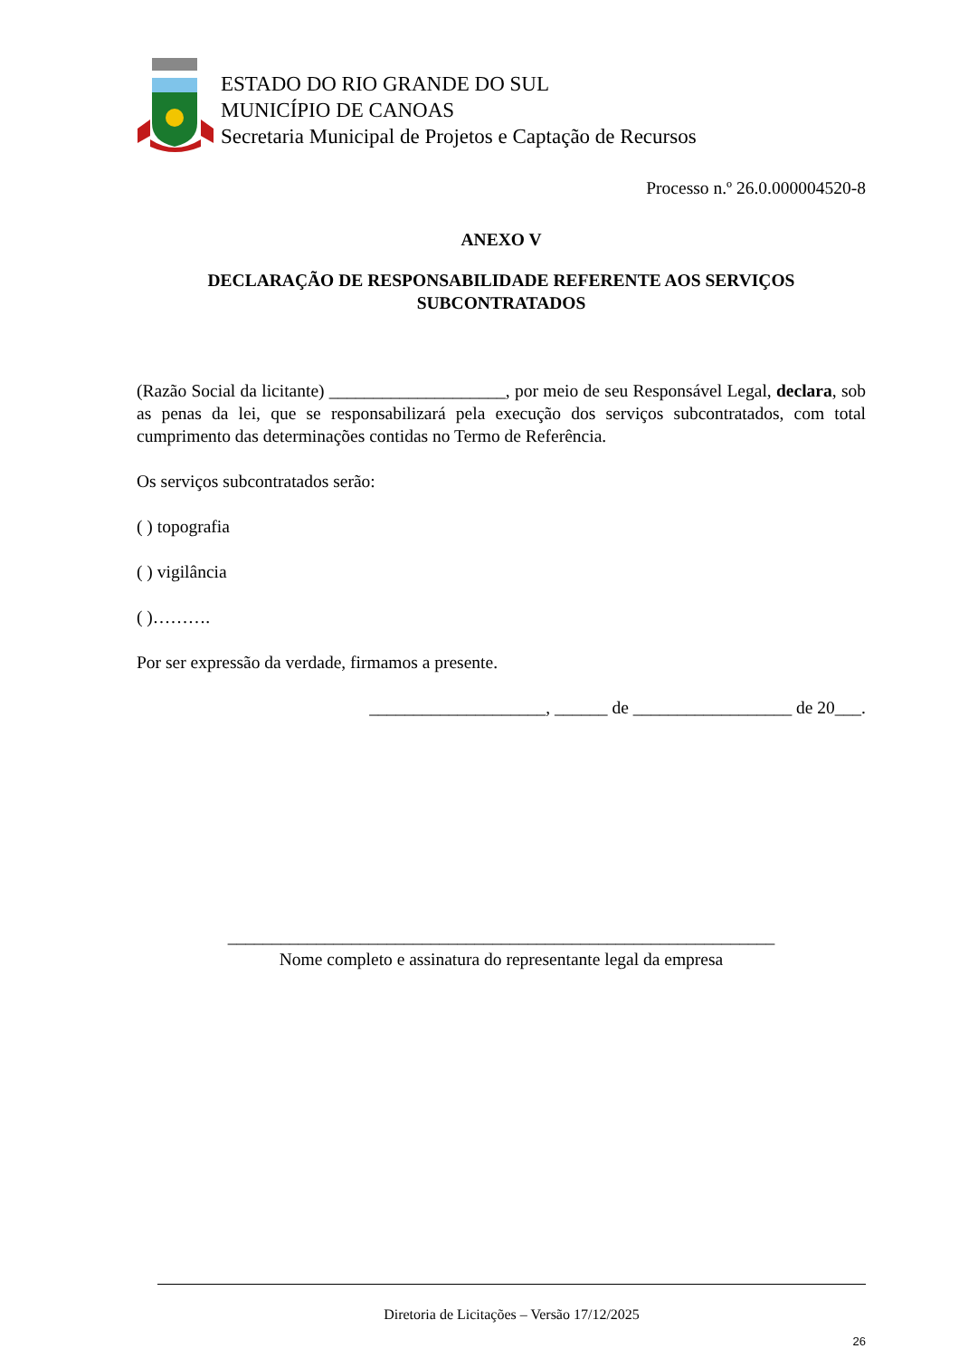ESTADO DO RIO GRANDE DO SUL
MUNICÍPIO DE CANOAS
Secretaria Municipal de Projetos e Captação de Recursos
Processo n.º 26.0.000004520-8
ANEXO V
DECLARAÇÃO DE RESPONSABILIDADE REFERENTE AOS SERVIÇOS
SUBCONTRATADOS
(Razão Social da licitante) ____________________, por meio de seu Responsável Legal, declara, sob as penas da lei, que se responsabilizará pela execução dos serviços subcontratados, com total cumprimento das determinações contidas no Termo de Referência.
Os serviços subcontratados serão:
( ) topografia
( ) vigilância
( )……….
Por ser expressão da verdade, firmamos a presente.
____________________, ______ de __________________ de 20___.
______________________________________________________________
Nome completo e assinatura do representante legal da empresa
Diretoria de Licitações – Versão 17/12/2025
26